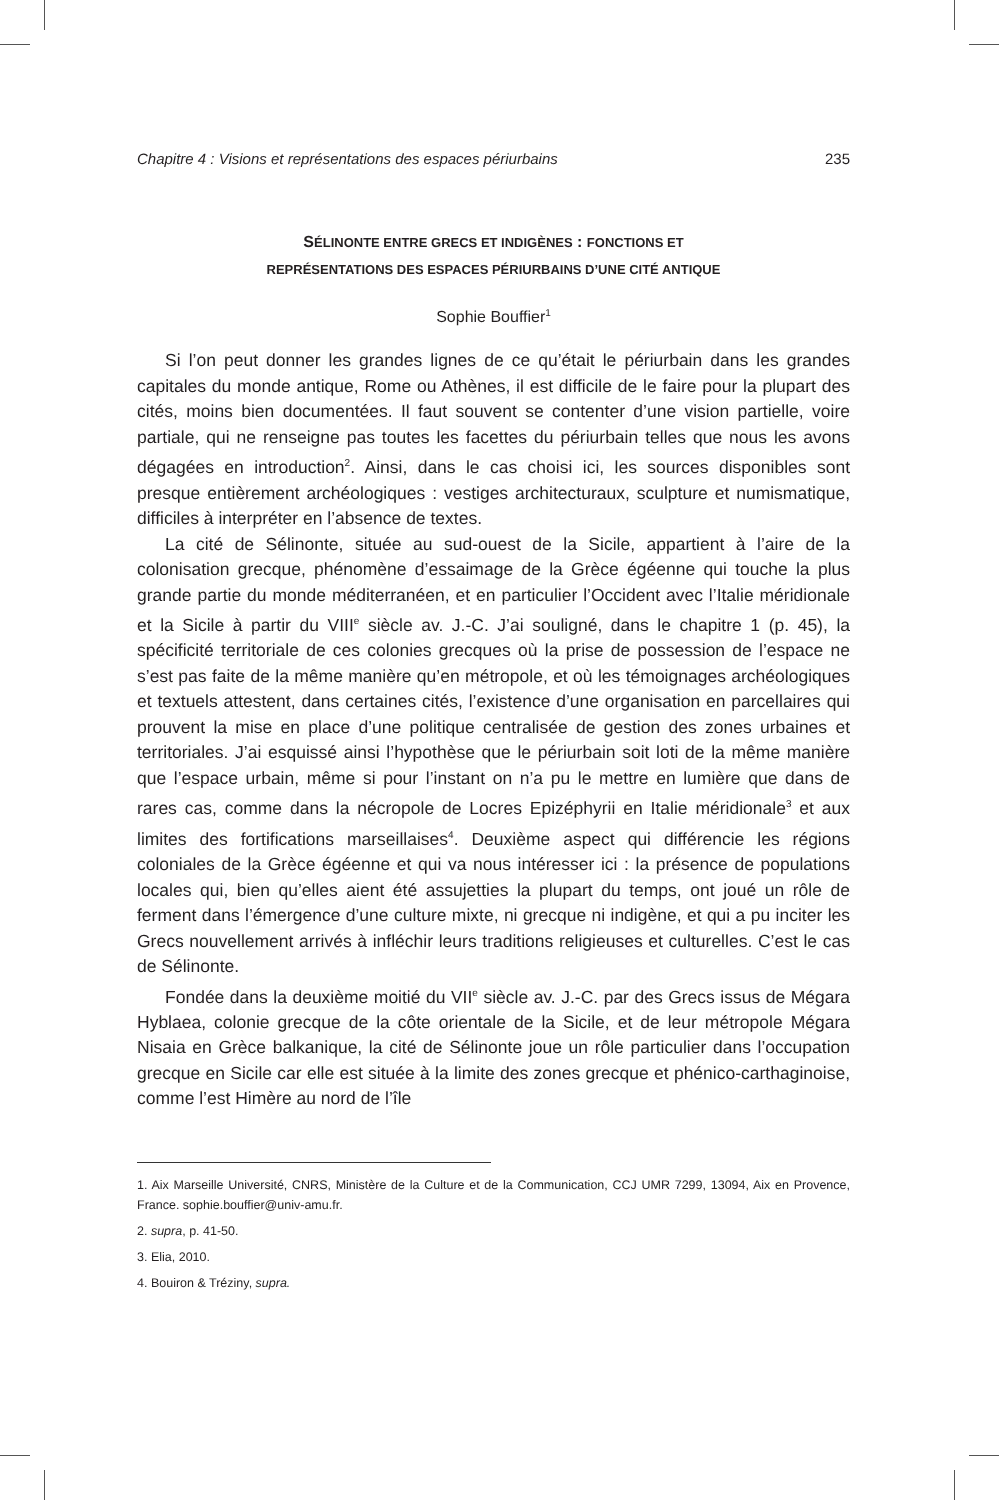Chapitre 4 : Visions et représentations des espaces périurbains 235
SÉLINONTE ENTRE GRECS ET INDIGÈNES : FONCTIONS ET
REPRÉSENTATIONS DES ESPACES PÉRIURBAINS D’UNE CITÉ ANTIQUE
Sophie Bouffier<sup>1</sup>
Si l’on peut donner les grandes lignes de ce qu’était le périurbain dans les grandes capitales du monde antique, Rome ou Athènes, il est difficile de le faire pour la plupart des cités, moins bien documentées. Il faut souvent se contenter d’une vision partielle, voire partiale, qui ne renseigne pas toutes les facettes du périurbain telles que nous les avons dégagées en introduction<sup>2</sup>. Ainsi, dans le cas choisi ici, les sources disponibles sont presque entièrement archéologiques : vestiges architecturaux, sculpture et numismatique, difficiles à interpréter en l’absence de textes.
La cité de Sélinonte, située au sud-ouest de la Sicile, appartient à l’aire de la colonisation grecque, phénomène d’essaimage de la Grèce égéenne qui touche la plus grande partie du monde méditerranéen, et en particulier l’Occident avec l’Italie méridionale et la Sicile à partir du VIII<sup>e</sup> siècle av. J.-C. J’ai souligné, dans le chapitre 1 (p. 45), la spécificité territoriale de ces colonies grecques où la prise de possession de l’espace ne s’est pas faite de la même manière qu’en métropole, et où les témoignages archéologiques et textuels attestent, dans certaines cités, l’existence d’une organisation en parcellaires qui prouvent la mise en place d’une politique centralisée de gestion des zones urbaines et territoriales. J’ai esquissé ainsi l’hypothèse que le périurbain soit loti de la même manière que l’espace urbain, même si pour l’instant on n’a pu le mettre en lumière que dans de rares cas, comme dans la nécropole de Locres Epizéphyrii en Italie méridionale<sup>3</sup> et aux limites des fortifications marseillaises<sup>4</sup>. Deuxième aspect qui différencie les régions coloniales de la Grèce égéenne et qui va nous intéresser ici : la présence de populations locales qui, bien qu’elles aient été assujetties la plupart du temps, ont joué un rôle de ferment dans l’émergence d’une culture mixte, ni grecque ni indigène, et qui a pu inciter les Grecs nouvellement arrivés à infléchir leurs traditions religieuses et culturelles. C’est le cas de Sélinonte.
Fondée dans la deuxième moitié du VII<sup>e</sup> siècle av. J.-C. par des Grecs issus de Mégara Hyblaea, colonie grecque de la côte orientale de la Sicile, et de leur métropole Mégara Nisaia en Grèce balkanique, la cité de Sélinonte joue un rôle particulier dans l’occupation grecque en Sicile car elle est située à la limite des zones grecque et phénico-carthaginoise, comme l’est Himère au nord de l’île
1. Aix Marseille Université, CNRS, Ministère de la Culture et de la Communication, CCJ UMR 7299, 13094, Aix en Provence, France. sophie.bouffier@univ-amu.fr.
2. supra, p. 41-50.
3. Elia, 2010.
4. Bouiron & Tréziny, supra.